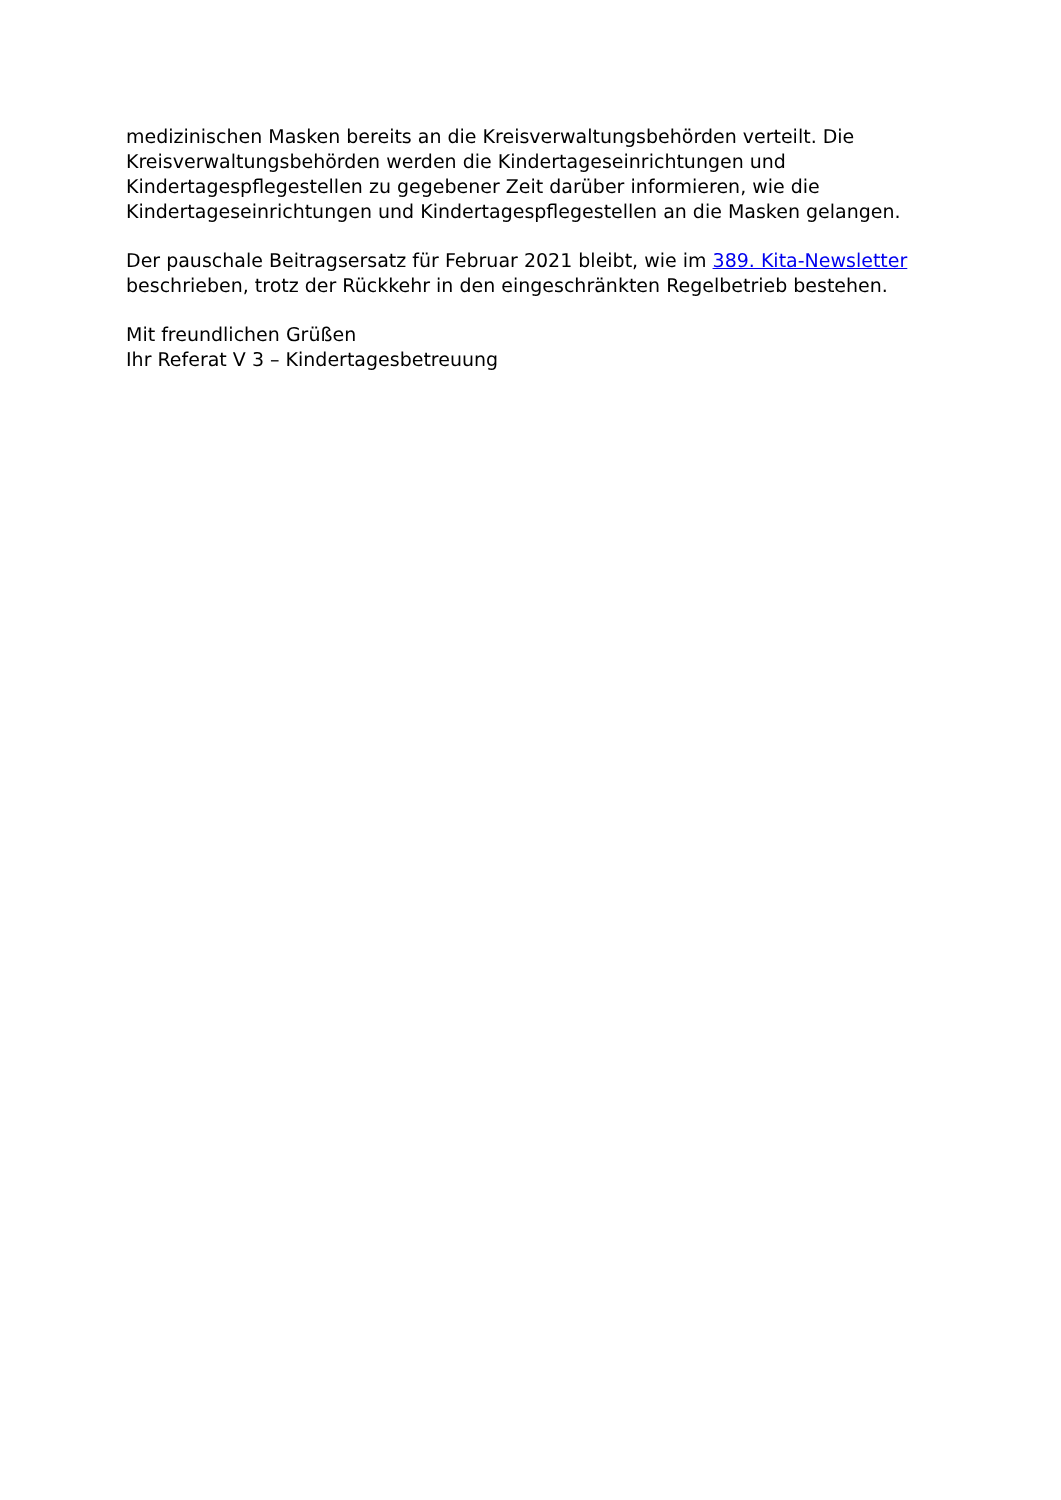medizinischen Masken bereits an die Kreisverwaltungsbehörden verteilt. Die Kreisverwaltungsbehörden werden die Kindertageseinrichtungen und Kindertagespflegestellen zu gegebener Zeit darüber informieren, wie die Kindertageseinrichtungen und Kindertagespflegestellen an die Masken gelangen.
Der pauschale Beitragsersatz für Februar 2021 bleibt, wie im 389. Kita-Newsletter beschrieben, trotz der Rückkehr in den eingeschränkten Regelbetrieb bestehen.
Mit freundlichen Grüßen
Ihr Referat V 3 – Kindertagesbetreuung